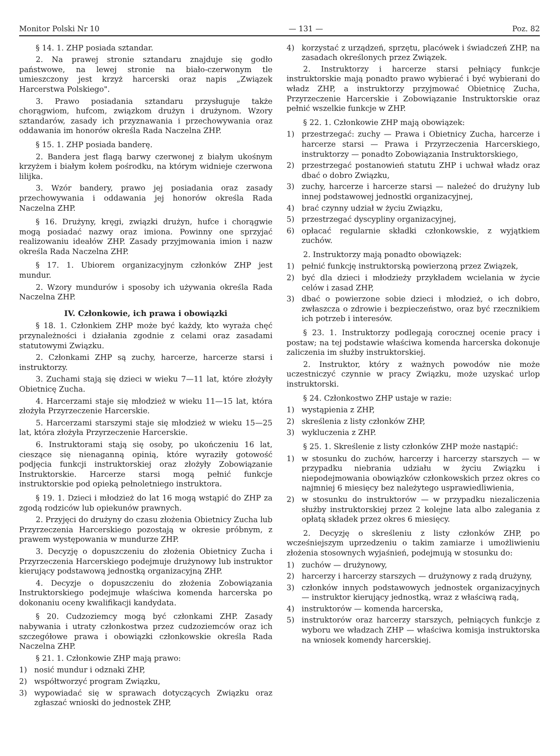Monitor Polski Nr 10 — 131 — Poz. 82
§ 14. 1. ZHP posiada sztandar.
2. Na prawej stronie sztandaru znajduje się godło państwowe, na lewej stronie na biało-czerwonym tle umieszczony jest krzyż harcerski oraz napis „Związek Harcerstwa Polskiego".
3. Prawo posiadania sztandaru przysługuje także chorągwiom, hufcom, związkom drużyn i drużynom. Wzory sztandarów, zasady ich przyznawania i przechowywania oraz oddawania im honorów określa Rada Naczelna ZHP.
§ 15. 1. ZHP posiada banderę.
2. Bandera jest flagą barwy czerwonej z białym ukośnym krzyżem i białym kołem pośrodku, na którym widnieje czerwona lilijka.
3. Wzór bandery, prawo jej posiadania oraz zasady przechowywania i oddawania jej honorów określa Rada Naczelna ZHP.
§ 16. Drużyny, kręgi, związki drużyn, hufce i chorągwie mogą posiadać nazwy oraz imiona. Powinny one sprzyjać realizowaniu ideałów ZHP. Zasady przyjmowania imion i nazw określa Rada Naczelna ZHP.
§ 17. 1. Ubiorem organizacyjnym członków ZHP jest mundur.
2. Wzory mundurów i sposoby ich używania określa Rada Naczelna ZHP.
IV. Członkowie, ich prawa i obowiązki
§ 18. 1. Członkiem ZHP może być każdy, kto wyraża chęć przynależności i działania zgodnie z celami oraz zasadami statutowymi Związku.
2. Członkami ZHP są zuchy, harcerze, harcerze starsi i instruktorzy.
3. Zuchami stają się dzieci w wieku 7—11 lat, które złożyły Obietnicę Zucha.
4. Harcerzami staje się młodzież w wieku 11—15 lat, która złożyła Przyrzeczenie Harcerskie.
5. Harcerzami starszymi staje się młodzież w wieku 15—25 lat, która złożyła Przyrzeczenie Harcerskie.
6. Instruktorami stają się osoby, po ukończeniu 16 lat, cieszące się nienaganną opinią, które wyraziły gotowość podjęcia funkcji instruktorskiej oraz złożyły Zobowiązanie Instruktorskie. Harcerze starsi mogą pełnić funkcje instruktorskie pod opieką pełnoletniego instruktora.
§ 19. 1. Dzieci i młodzież do lat 16 mogą wstąpić do ZHP za zgodą rodziców lub opiekunów prawnych.
2. Przyjęci do drużyny do czasu złożenia Obietnicy Zucha lub Przyrzeczenia Harcerskiego pozostają w okresie próbnym, z prawem występowania w mundurze ZHP.
3. Decyzję o dopuszczeniu do złożenia Obietnicy Zucha i Przyrzeczenia Harcerskiego podejmuje drużynowy lub instruktor kierujący podstawową jednostką organizacyjną ZHP.
4. Decyzje o dopuszczeniu do złożenia Zobowiązania Instruktorskiego podejmuje właściwa komenda harcerska po dokonaniu oceny kwalifikacji kandydata.
§ 20. Cudzoziemcy mogą być członkami ZHP. Zasady nabywania i utraty członkostwa przez cudzoziemców oraz ich szczegółowe prawa i obowiązki członkowskie określa Rada Naczelna ZHP.
§ 21. 1. Członkowie ZHP mają prawo:
1) nosić mundur i odznaki ZHP,
2) współtworzyć program Związku,
3) wypowiadać się w sprawach dotyczących Związku oraz zgłaszać wnioski do jednostek ZHP,
4) korzystać z urządzeń, sprzętu, placówek i świadczeń ZHP, na zasadach określonych przez Związek.
2. Instruktorzy i harcerze starsi pełniący funkcje instruktorskie mają ponadto prawo wybierać i być wybierani do władz ZHP, a instruktorzy przyjmować Obietnicę Zucha, Przyrzeczenie Harcerskie i Zobowiązanie Instruktorskie oraz pełnić wszelkie funkcje w ZHP.
§ 22. 1. Członkowie ZHP mają obowiązek:
1) przestrzegać: zuchy — Prawa i Obietnicy Zucha, harcerze i harcerze starsi — Prawa i Przyrzeczenia Harcerskiego, instruktorzy — ponadto Zobowiązania Instruktorskiego,
2) przestrzegać postanowień statutu ZHP i uchwał władz oraz dbać o dobro Związku,
3) zuchy, harcerze i harcerze starsi — należeć do drużyny lub innej podstawowej jednostki organizacyjnej,
4) brać czynny udział w życiu Związku,
5) przestrzegać dyscypliny organizacyjnej,
6) opłacać regularnie składki członkowskie, z wyjątkiem zuchów.
2. Instruktorzy mają ponadto obowiązek:
1) pełnić funkcję instruktorską powierzoną przez Związek,
2) być dla dzieci i młodzieży przykładem wcielania w życie celów i zasad ZHP,
3) dbać o powierzone sobie dzieci i młodzież, o ich dobro, zwłaszcza o zdrowie i bezpieczeństwo, oraz być rzecznikiem ich potrzeb i interesów.
§ 23. 1. Instruktorzy podlegają corocznej ocenie pracy i postaw; na tej podstawie właściwa komenda harcerska dokonuje zaliczenia im służby instruktorskiej.
2. Instruktor, który z ważnych powodów nie może uczestniczyć czynnie w pracy Związku, może uzyskać urlop instruktorski.
§ 24. Członkostwo ZHP ustaje w razie:
1) wystąpienia z ZHP,
2) skreślenia z listy członków ZHP,
3) wykluczenia z ZHP.
§ 25. 1. Skreślenie z listy członków ZHP może nastąpić:
1) w stosunku do zuchów, harcerzy i harcerzy starszych — w przypadku niebrania udziału w życiu Związku i niepodejmowania obowiązków członkowskich przez okres co najmniej 6 miesięcy bez należytego usprawiedliwienia,
2) w stosunku do instruktorów — w przypadku niezaliczenia służby instruktorskiej przez 2 kolejne lata albo zalegania z opłatą składek przez okres 6 miesięcy.
2. Decyzję o skreśleniu z listy członków ZHP, po wcześniejszym uprzedzeniu o takim zamiarze i umożliwieniu złożenia stosownych wyjaśnień, podejmują w stosunku do:
1) zuchów — drużynowy,
2) harcerzy i harcerzy starszych — drużynowy z radą drużyny,
3) członków innych podstawowych jednostek organizacyjnych — instruktor kierujący jednostką, wraz z właściwą radą,
4) instruktorów — komenda harcerska,
5) instruktorów oraz harcerzy starszych, pełniących funkcje z wyboru we władzach ZHP — właściwa komisja instruktorska na wniosek komendy harcerskiej.